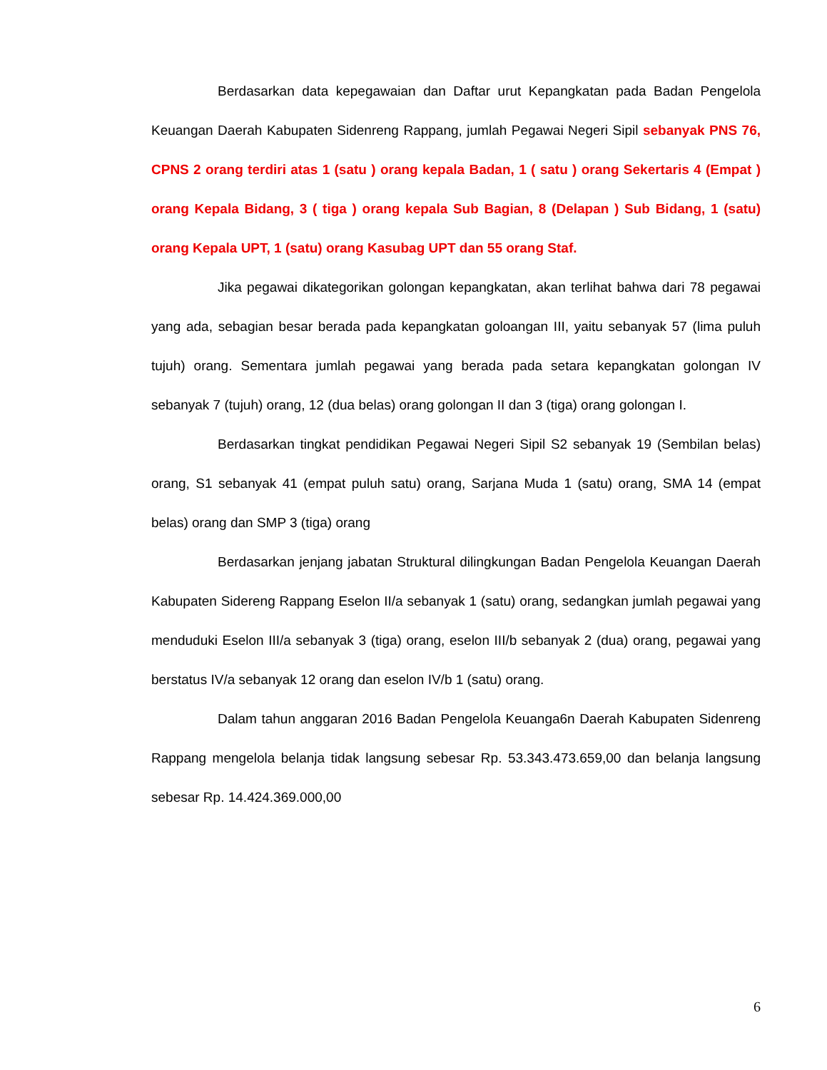Berdasarkan data kepegawaian dan Daftar urut Kepangkatan pada Badan Pengelola Keuangan Daerah Kabupaten Sidenreng Rappang, jumlah Pegawai Negeri Sipil sebanyak PNS 76, CPNS 2 orang terdiri atas 1 (satu ) orang kepala Badan, 1 ( satu ) orang Sekertaris 4 (Empat ) orang Kepala Bidang, 3 ( tiga ) orang kepala Sub Bagian, 8 (Delapan ) Sub Bidang, 1 (satu) orang Kepala UPT, 1 (satu) orang Kasubag UPT dan 55 orang Staf.
Jika pegawai dikategorikan golongan kepangkatan, akan terlihat bahwa dari 78 pegawai yang ada, sebagian besar berada pada kepangkatan goloangan III, yaitu sebanyak 57 (lima puluh tujuh) orang. Sementara jumlah pegawai yang berada pada setara kepangkatan golongan IV sebanyak 7 (tujuh) orang, 12 (dua belas) orang golongan II dan 3 (tiga) orang golongan I.
Berdasarkan tingkat pendidikan Pegawai Negeri Sipil S2 sebanyak 19 (Sembilan belas) orang, S1 sebanyak 41 (empat puluh satu) orang, Sarjana Muda 1 (satu) orang, SMA 14 (empat belas) orang dan SMP 3 (tiga) orang
Berdasarkan jenjang jabatan Struktural dilingkungan Badan Pengelola Keuangan Daerah Kabupaten Sidereng Rappang Eselon II/a sebanyak 1 (satu) orang, sedangkan jumlah pegawai yang menduduki Eselon III/a sebanyak 3 (tiga) orang, eselon III/b sebanyak 2 (dua) orang, pegawai yang berstatus IV/a sebanyak 12 orang dan eselon IV/b 1 (satu) orang.
Dalam tahun anggaran 2016 Badan Pengelola Keuanga6n Daerah Kabupaten Sidenreng Rappang mengelola belanja tidak langsung sebesar Rp. 53.343.473.659,00 dan belanja langsung sebesar Rp. 14.424.369.000,00
6